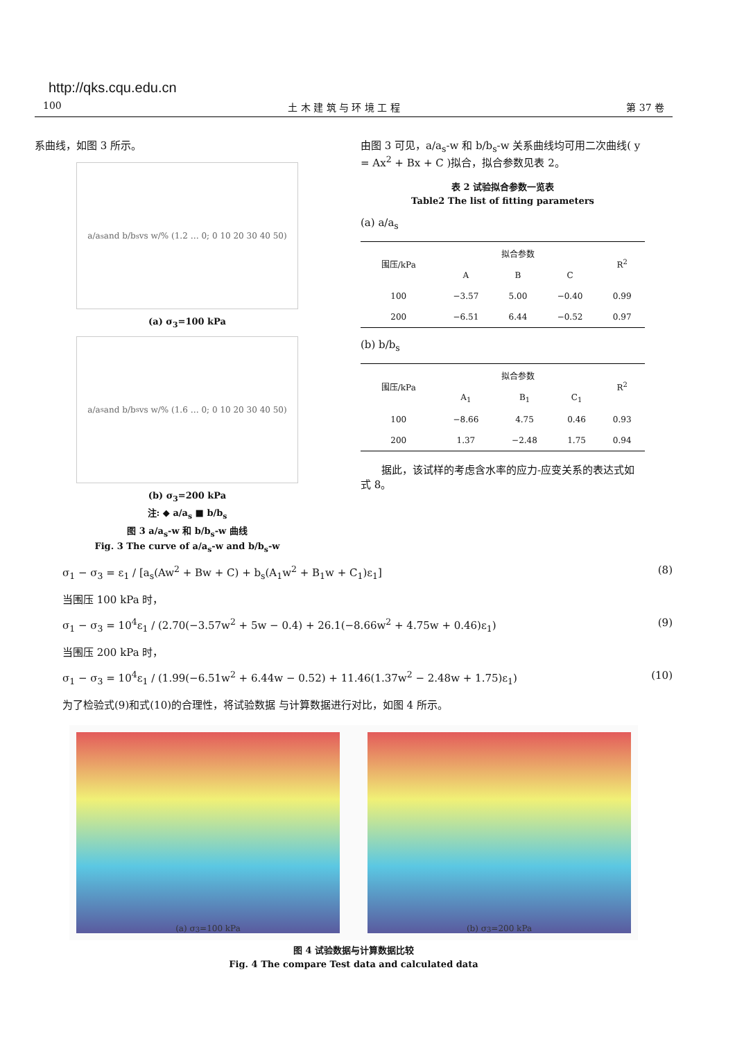http://qks.cqu.edu.cn
100 土 木 建 筑 与 环 境 工 程 第 37 卷
系曲线，如图 3 所示。
a/a<sub>s</sub> and b/b<sub>s</sub> vs w/% (1.2 … 0; 0 10 20 30 40 50)
(a) σ<sub>3</sub>=100 kPa
a/a<sub>s</sub> and b/b<sub>s</sub> vs w/% (1.6 … 0; 0 10 20 30 40 50)
(b) σ<sub>3</sub>=200 kPa
注: ◆ a/a<sub>s</sub> ■ b/b<sub>s</sub>
图 3 a/a<sub>s</sub>-w 和 b/b<sub>s</sub>-w 曲线
Fig. 3 The curve of a/a<sub>s</sub>-w and b/b<sub>s</sub>-w
由图 3 可见，a/a<sub>s</sub>-w 和 b/b<sub>s</sub>-w 关系曲线均可用二次曲线( y = Ax<sup>2</sup> + Bx + C )拟合，拟合参数见表 2。
表 2 试验拟合参数一览表
Table2 The list of fitting parameters
(a) a/a<sub>s</sub>
| 围压/kPa | 拟合参数 | | | R<sup>2</sup> |
| --- | --- | --- | --- | --- |
| | A | B | C | |
| 100 | −3.57 | 5.00 | −0.40 | 0.99 |
| 200 | −6.51 | 6.44 | −0.52 | 0.97 |
(b) b/b<sub>s</sub>
| 围压/kPa | 拟合参数 | | | R<sup>2</sup> |
| --- | --- | --- | --- | --- |
| | A<sub>1</sub> | B<sub>1</sub> | C<sub>1</sub> | |
| 100 | −8.66 | 4.75 | 0.46 | 0.93 |
| 200 | 1.37 | −2.48 | 1.75 | 0.94 |
据此，该试样的考虑含水率的应力-应变关系的表达式如式 8。
σ<sub>1</sub> − σ<sub>3</sub> = ε<sub>1</sub> / [a<sub>s</sub>(Aw<sup>2</sup> + Bw + C) + b<sub>s</sub>(A<sub>1</sub>w<sup>2</sup> + B<sub>1</sub>w + C<sub>1</sub>)ε<sub>1</sub>] (8)
当围压 100 kPa 时，
σ<sub>1</sub> − σ<sub>3</sub> = 10<sup>4</sup>ε<sub>1</sub> / (2.70(−3.57w<sup>2</sup> + 5w − 0.4) + 26.1(−8.66w<sup>2</sup> + 4.75w + 0.46)ε<sub>1</sub>) (9)
当围压 200 kPa 时，
σ<sub>1</sub> − σ<sub>3</sub> = 10<sup>4</sup>ε<sub>1</sub> / (1.99(−6.51w<sup>2</sup> + 6.44w − 0.52) + 11.46(1.37w<sup>2</sup> − 2.48w + 1.75)ε<sub>1</sub>) (10)
为了检验式(9)和式(10)的合理性，将试验数据 与计算数据进行对比，如图 4 所示。
(a) σ<sub>3</sub>=100 kPa (b) σ<sub>3</sub>=200 kPa
图 4 试验数据与计算数据比较
Fig. 4 The compare Test data and calculated data